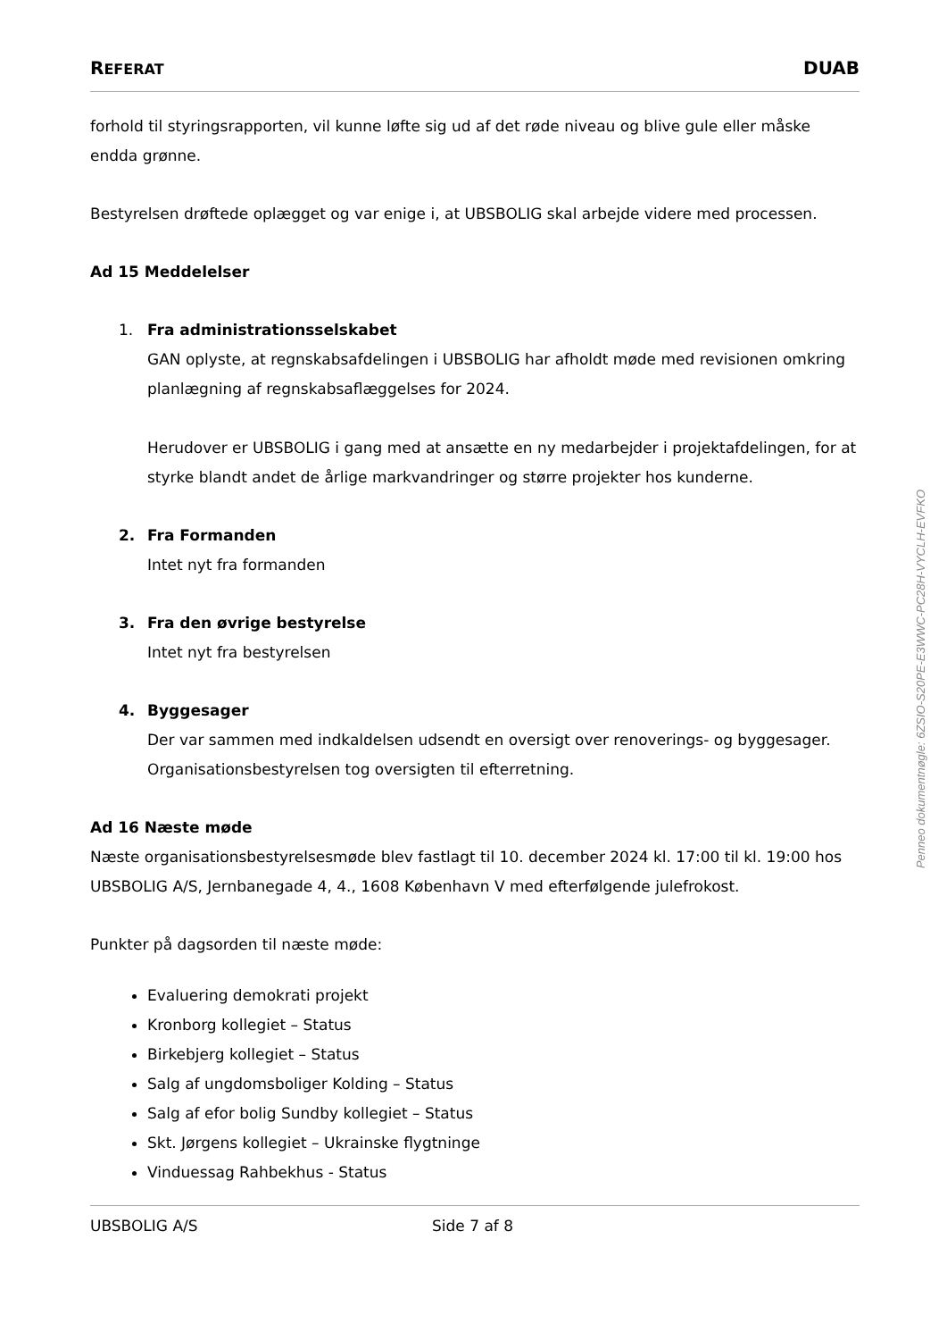REFERAT DUAB
forhold til styringsrapporten, vil kunne løfte sig ud af det røde niveau og blive gule eller måske endda grønne.
Bestyrelsen drøftede oplægget og var enige i, at UBSBOLIG skal arbejde videre med processen.
Ad 15 Meddelelser
1. Fra administrationsselskabet
GAN oplyste, at regnskabsafdelingen i UBSBOLIG har afholdt møde med revisionen omkring planlægning af regnskabsaflæggelses for 2024.
Herudover er UBSBOLIG i gang med at ansætte en ny medarbejder i projektafdelingen, for at styrke blandt andet de årlige markvandringer og større projekter hos kunderne.
2. Fra Formanden
Intet nyt fra formanden
3. Fra den øvrige bestyrelse
Intet nyt fra bestyrelsen
4. Byggesager
Der var sammen med indkaldelsen udsendt en oversigt over renoverings- og byggesager. Organisationsbestyrelsen tog oversigten til efterretning.
Ad 16 Næste møde
Næste organisationsbestyrelsesmøde blev fastlagt til 10. december 2024 kl. 17:00 til kl. 19:00 hos UBSBOLIG A/S, Jernbanegade 4, 4., 1608 København V med efterfølgende julefrokost.
Punkter på dagsorden til næste møde:
Evaluering demokrati projekt
Kronborg kollegiet – Status
Birkebjerg kollegiet – Status
Salg af ungdomsboliger Kolding – Status
Salg af efor bolig Sundby kollegiet – Status
Skt. Jørgens kollegiet – Ukrainske flygtninge
Vinduessag Rahbekhus - Status
UBSBOLIG A/S Side 7 af 8
Penneo dokumentnøgle: 6ZSIO-S20PE-E3WWC-PC28H-VYCLH-EVFKO